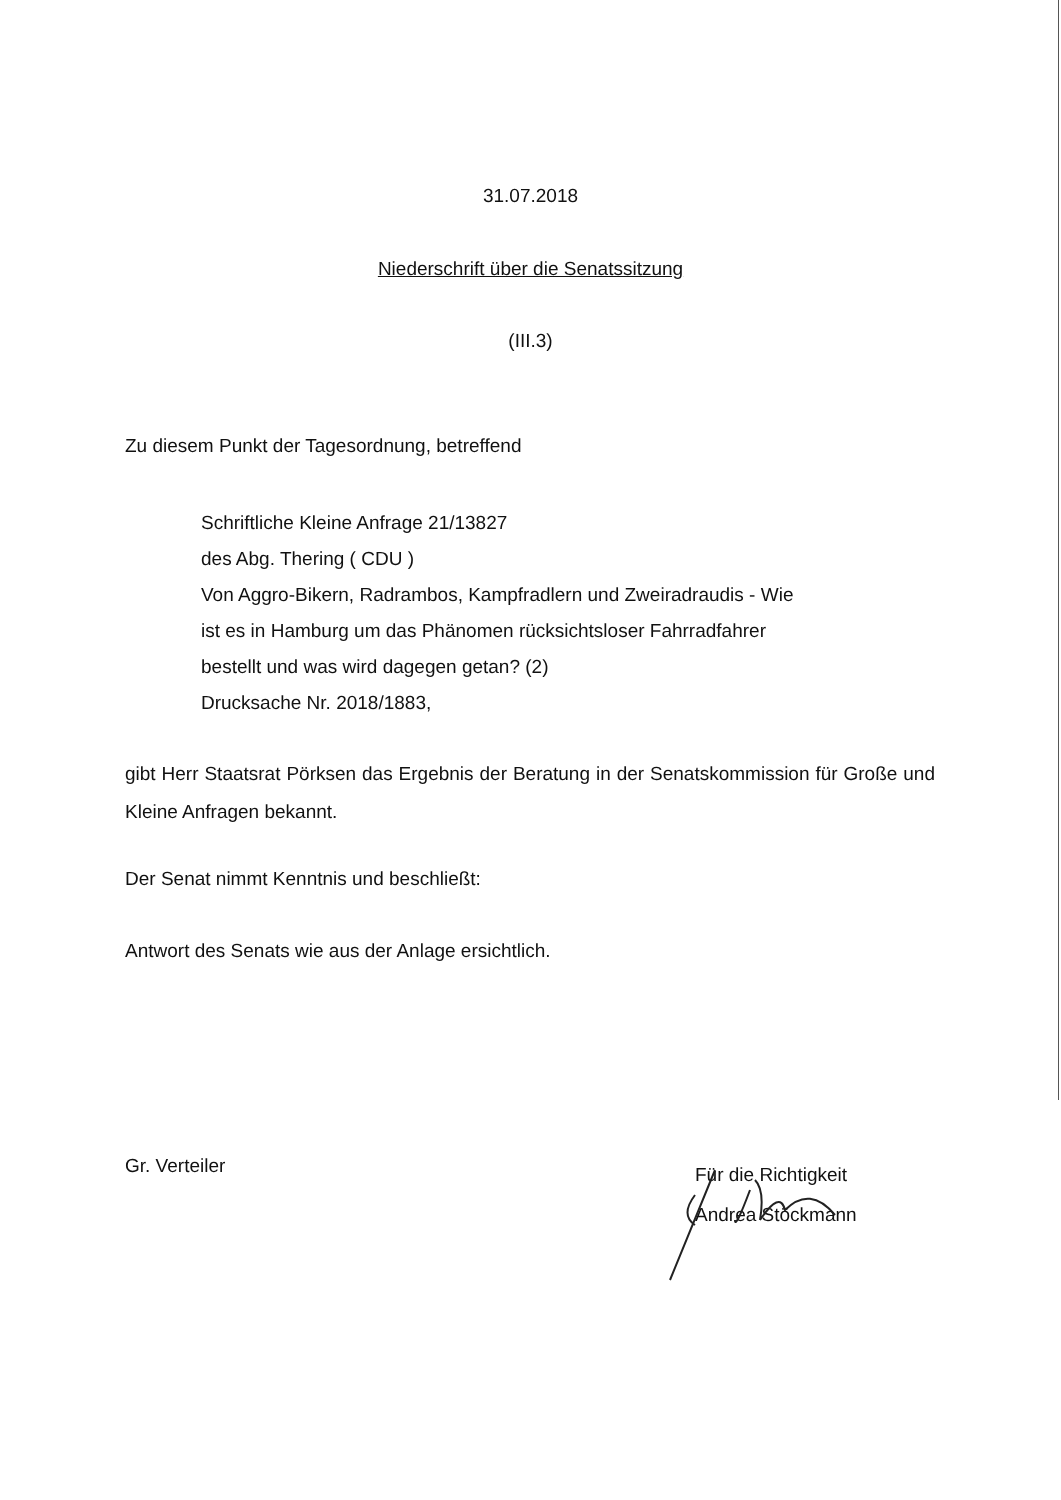31.07.2018
Niederschrift über die Senatssitzung
(III.3)
Zu diesem Punkt der Tagesordnung, betreffend
Schriftliche Kleine Anfrage 21/13827
des Abg. Thering ( CDU )
Von Aggro-Bikern, Radrambos, Kampfradlern und Zweiradraudis - Wie
ist es in Hamburg um das Phänomen rücksichtsloser Fahrradfahrer
bestellt und was wird dagegen getan? (2)
Drucksache Nr. 2018/1883,
gibt Herr Staatsrat Pörksen das Ergebnis der Beratung in der Senatskommission für Große und Kleine Anfragen bekannt.
Der Senat nimmt Kenntnis und beschließt:
Antwort des Senats wie aus der Anlage ersichtlich.
Gr. Verteiler
Für die Richtigkeit
Andrea Stöckmann